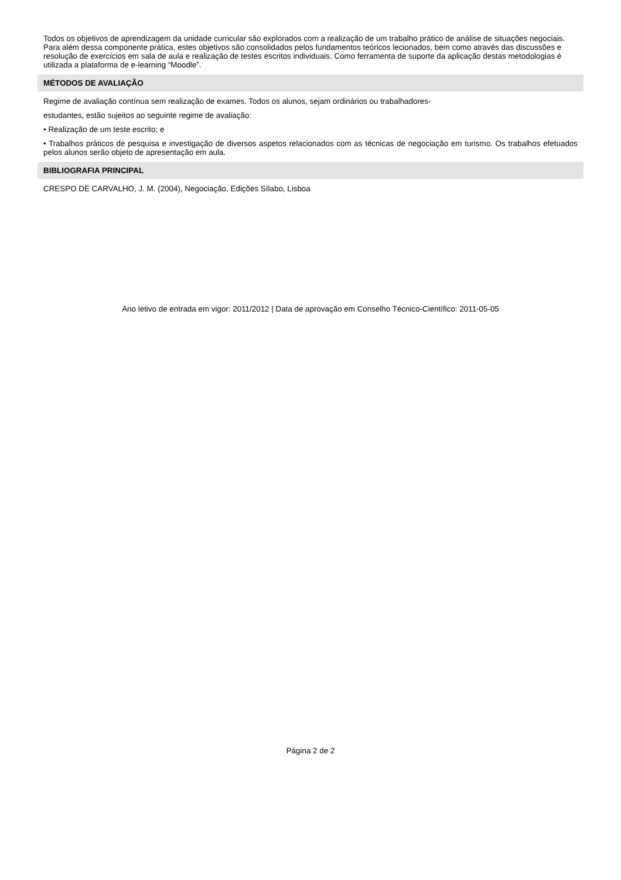Todos os objetivos de aprendizagem da unidade curricular são explorados com a realização de um trabalho prático de análise de situações negociais. Para além dessa componente prática, estes objetivos são consolidados pelos fundamentos teóricos lecionados, bem como através das discussões e resolução de exercícios em sala de aula e realização de testes escritos individuais. Como ferramenta de suporte da aplicação destas metodologias é utilizada a plataforma de e-learning “Moodle”.
MÉTODOS DE AVALIAÇÃO
Regime de avaliação contínua sem realização de exames. Todos os alunos, sejam ordinários ou trabalhadores-
estudantes, estão sujeitos ao seguinte regime de avaliação:
• Realização de um teste escrito; e
• Trabalhos práticos de pesquisa e investigação de diversos aspetos relacionados com as técnicas de negociação em turismo. Os trabalhos efetuados pelos alunos serão objeto de apresentação em aula.
BIBLIOGRAFIA PRINCIPAL
CRESPO DE CARVALHO, J. M. (2004), Negociação, Edições Sílabo, Lisboa
Ano letivo de entrada em vigor: 2011/2012 | Data de aprovação em Conselho Técnico-Científico: 2011-05-05
Página 2 de 2